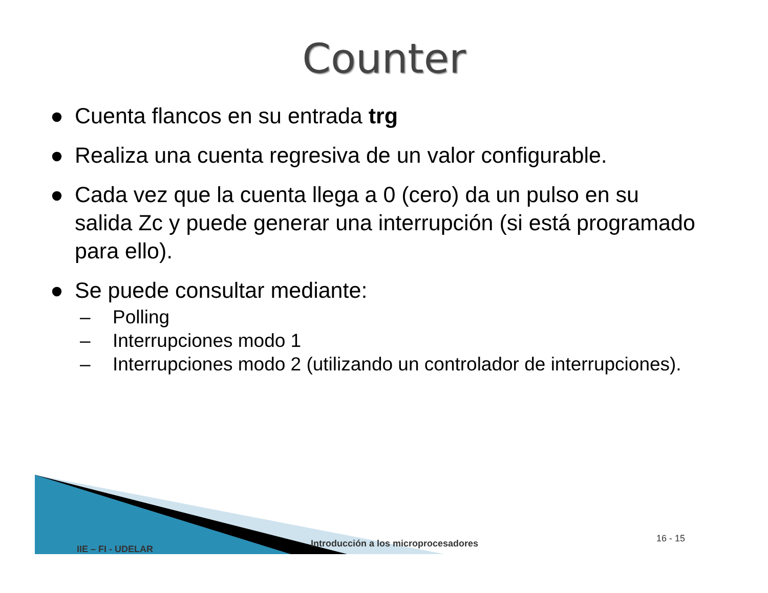Counter
● Cuenta flancos en su entrada trg
● Realiza una cuenta regresiva de un valor configurable.
● Cada vez que la cuenta llega a 0 (cero) da un pulso en su salida Zc y puede generar una interrupción (si está programado para ello).
● Se puede consultar mediante:
– Polling
– Interrupciones modo 1
– Interrupciones modo 2 (utilizando un controlador de interrupciones).
IIE – FI - UDELAR
Introducción a los microprocesadores
16 - 15